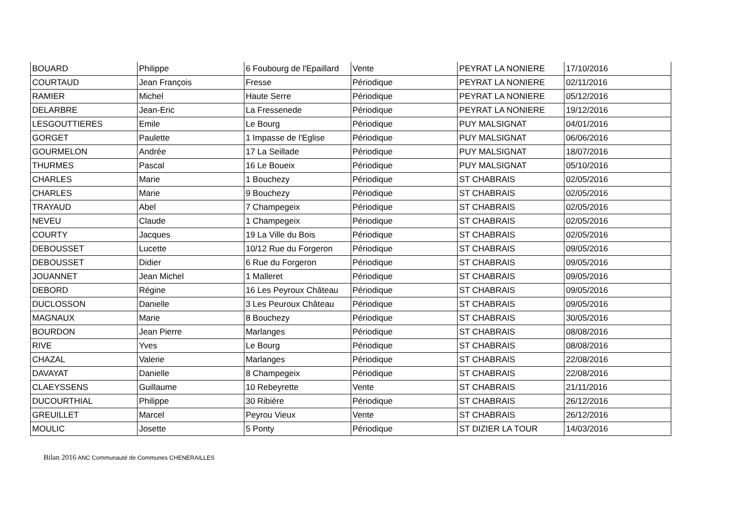| BOUARD | Philippe | 6 Foubourg de l'Epaillard | Vente | PEYRAT LA NONIERE | 17/10/2016 |
| COURTAUD | Jean François | Fresse | Périodique | PEYRAT LA NONIERE | 02/11/2016 |
| RAMIER | Michel | Haute Serre | Périodique | PEYRAT LA NONIERE | 05/12/2016 |
| DELARBRE | Jean-Eric | La Fressenede | Périodique | PEYRAT LA NONIERE | 19/12/2016 |
| LESGOUTTIERES | Emile | Le Bourg | Périodique | PUY MALSIGNAT | 04/01/2016 |
| GORGET | Paulette | 1 Impasse de l'Eglise | Périodique | PUY MALSIGNAT | 06/06/2016 |
| GOURMELON | Andrée | 17 La Seillade | Périodique | PUY MALSIGNAT | 18/07/2016 |
| THURMES | Pascal | 16 Le Boueix | Périodique | PUY MALSIGNAT | 05/10/2016 |
| CHARLES | Marie | 1 Bouchezy | Périodique | ST CHABRAIS | 02/05/2016 |
| CHARLES | Marie | 9 Bouchezy | Périodique | ST CHABRAIS | 02/05/2016 |
| TRAYAUD | Abel | 7 Champegeix | Périodique | ST CHABRAIS | 02/05/2016 |
| NEVEU | Claude | 1 Champegeix | Périodique | ST CHABRAIS | 02/05/2016 |
| COURTY | Jacques | 19 La Ville du Bois | Périodique | ST CHABRAIS | 02/05/2016 |
| DEBOUSSET | Lucette | 10/12 Rue du Forgeron | Périodique | ST CHABRAIS | 09/05/2016 |
| DEBOUSSET | Didier | 6 Rue du Forgeron | Périodique | ST CHABRAIS | 09/05/2016 |
| JOUANNET | Jean Michel | 1 Malleret | Périodique | ST CHABRAIS | 09/05/2016 |
| DEBORD | Régine | 16 Les Peyroux Château | Périodique | ST CHABRAIS | 09/05/2016 |
| DUCLOSSON | Danielle | 3 Les Peuroux Château | Périodique | ST CHABRAIS | 09/05/2016 |
| MAGNAUX | Marie | 8 Bouchezy | Périodique | ST CHABRAIS | 30/05/2016 |
| BOURDON | Jean Pierre | Marlanges | Périodique | ST CHABRAIS | 08/08/2016 |
| RIVE | Yves | Le Bourg | Périodique | ST CHABRAIS | 08/08/2016 |
| CHAZAL | Valerie | Marlanges | Périodique | ST CHABRAIS | 22/08/2016 |
| DAVAYAT | Danielle | 8 Champegeix | Périodique | ST CHABRAIS | 22/08/2016 |
| CLAEYSSENS | Guillaume | 10 Rebeyrette | Vente | ST CHABRAIS | 21/11/2016 |
| DUCOURTHIAL | Philippe | 30 Ribière | Périodique | ST CHABRAIS | 26/12/2016 |
| GREUILLET | Marcel | Peyrou Vieux | Vente | ST CHABRAIS | 26/12/2016 |
| MOULIC | Josette | 5 Ponty | Périodique | ST DIZIER LA TOUR | 14/03/2016 |
Bilan 2016 ANC Communauté de Communes CHENERAILLES